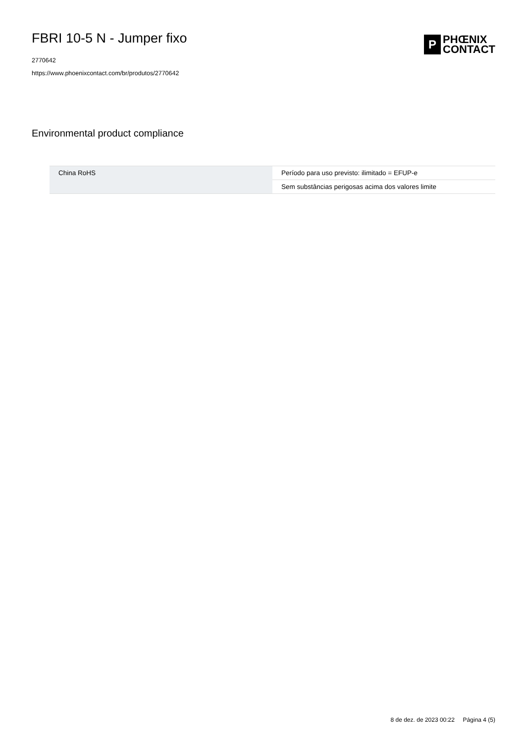FBRI 10-5 N - Jumper fixo
2770642
https://www.phoenixcontact.com/br/produtos/2770642
P
PHŒNIX
CONTACT
Environmental product compliance
| China RoHS | Período para uso previsto: ilimitado = EFUP-e |
| | Sem substâncias perigosas acima dos valores limite |
8 de dez. de 2023 00:22 Página 4 (5)